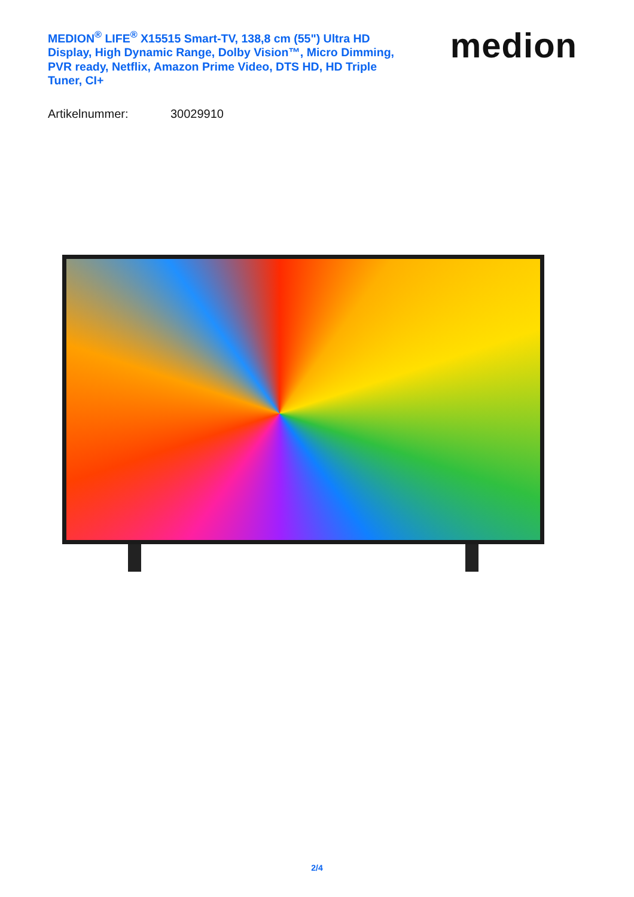MEDION<sup>®</sup> LIFE<sup>®</sup> X15515 Smart-TV, 138,8 cm (55") Ultra HD Display, High Dynamic Range, Dolby Vision™, Micro Dimming, PVR ready, Netflix, Amazon Prime Video, DTS HD, HD Triple Tuner, CI+
medion
Artikelnummer: 30029910
2/4